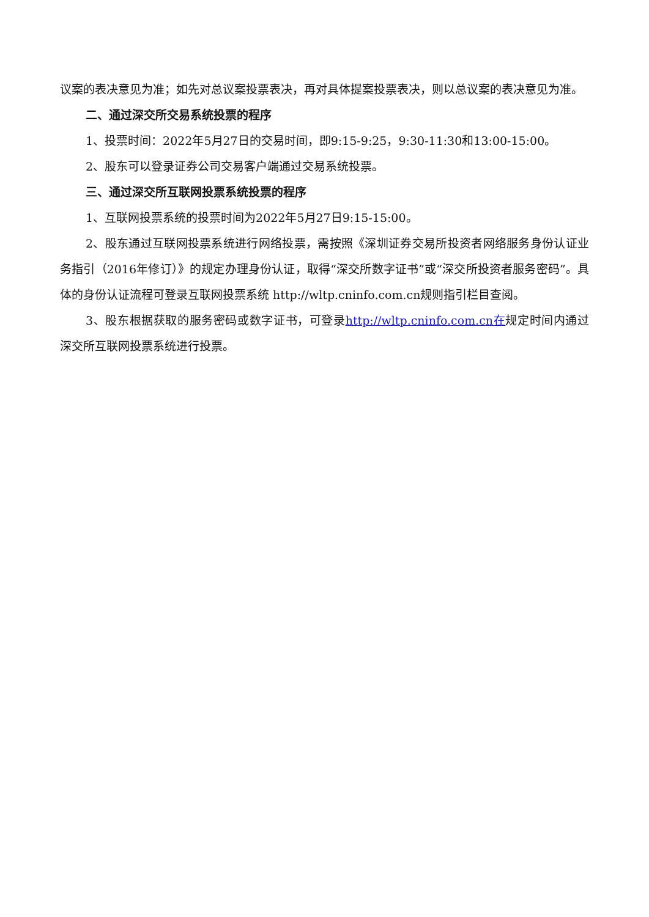议案的表决意见为准；如先对总议案投票表决，再对具体提案投票表决，则以总议案的表决意见为准。
二、通过深交所交易系统投票的程序
1、投票时间：2022年5月27日的交易时间，即9:15-9:25，9:30-11:30和13:00-15:00。
2、股东可以登录证券公司交易客户端通过交易系统投票。
三、通过深交所互联网投票系统投票的程序
1、互联网投票系统的投票时间为2022年5月27日9:15-15:00。
2、股东通过互联网投票系统进行网络投票，需按照《深圳证券交易所投资者网络服务身份认证业务指引（2016年修订）》的规定办理身份认证，取得“深交所数字证书”或“深交所投资者服务密码”。具体的身份认证流程可登录互联网投票系统 http://wltp.cninfo.com.cn规则指引栏目查阅。
3、股东根据获取的服务密码或数字证书，可登录http://wltp.cninfo.com.cn在规定时间内通过深交所互联网投票系统进行投票。